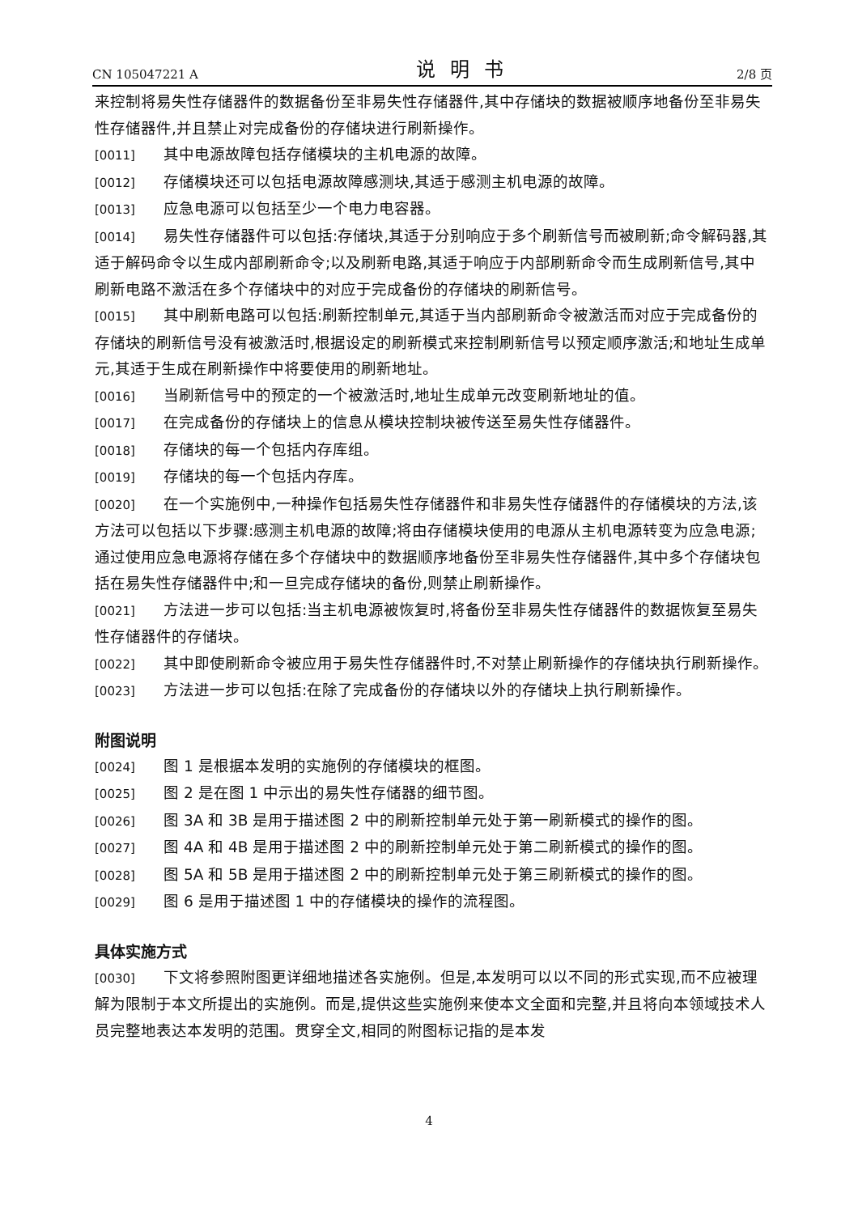CN 105047221 A 说明书 2/8 页
来控制将易失性存储器件的数据备份至非易失性存储器件,其中存储块的数据被顺序地备份至非易失性存储器件,并且禁止对完成备份的存储块进行刷新操作。
[0011] 其中电源故障包括存储模块的主机电源的故障。
[0012] 存储模块还可以包括电源故障感测块,其适于感测主机电源的故障。
[0013] 应急电源可以包括至少一个电力电容器。
[0014] 易失性存储器件可以包括:存储块,其适于分别响应于多个刷新信号而被刷新;命令解码器,其适于解码命令以生成内部刷新命令;以及刷新电路,其适于响应于内部刷新命令而生成刷新信号,其中刷新电路不激活在多个存储块中的对应于完成备份的存储块的刷新信号。
[0015] 其中刷新电路可以包括:刷新控制单元,其适于当内部刷新命令被激活而对应于完成备份的存储块的刷新信号没有被激活时,根据设定的刷新模式来控制刷新信号以预定顺序激活;和地址生成单元,其适于生成在刷新操作中将要使用的刷新地址。
[0016] 当刷新信号中的预定的一个被激活时,地址生成单元改变刷新地址的值。
[0017] 在完成备份的存储块上的信息从模块控制块被传送至易失性存储器件。
[0018] 存储块的每一个包括内存库组。
[0019] 存储块的每一个包括内存库。
[0020] 在一个实施例中,一种操作包括易失性存储器件和非易失性存储器件的存储模块的方法,该方法可以包括以下步骤:感测主机电源的故障;将由存储模块使用的电源从主机电源转变为应急电源;通过使用应急电源将存储在多个存储块中的数据顺序地备份至非易失性存储器件,其中多个存储块包括在易失性存储器件中;和一旦完成存储块的备份,则禁止刷新操作。
[0021] 方法进一步可以包括:当主机电源被恢复时,将备份至非易失性存储器件的数据恢复至易失性存储器件的存储块。
[0022] 其中即使刷新命令被应用于易失性存储器件时,不对禁止刷新操作的存储块执行刷新操作。
[0023] 方法进一步可以包括:在除了完成备份的存储块以外的存储块上执行刷新操作。
附图说明
[0024] 图 1 是根据本发明的实施例的存储模块的框图。
[0025] 图 2 是在图 1 中示出的易失性存储器的细节图。
[0026] 图 3A 和 3B 是用于描述图 2 中的刷新控制单元处于第一刷新模式的操作的图。
[0027] 图 4A 和 4B 是用于描述图 2 中的刷新控制单元处于第二刷新模式的操作的图。
[0028] 图 5A 和 5B 是用于描述图 2 中的刷新控制单元处于第三刷新模式的操作的图。
[0029] 图 6 是用于描述图 1 中的存储模块的操作的流程图。
具体实施方式
[0030] 下文将参照附图更详细地描述各实施例。但是,本发明可以以不同的形式实现,而不应被理解为限制于本文所提出的实施例。而是,提供这些实施例来使本文全面和完整,并且将向本领域技术人员完整地表达本发明的范围。贯穿全文,相同的附图标记指的是本发
4